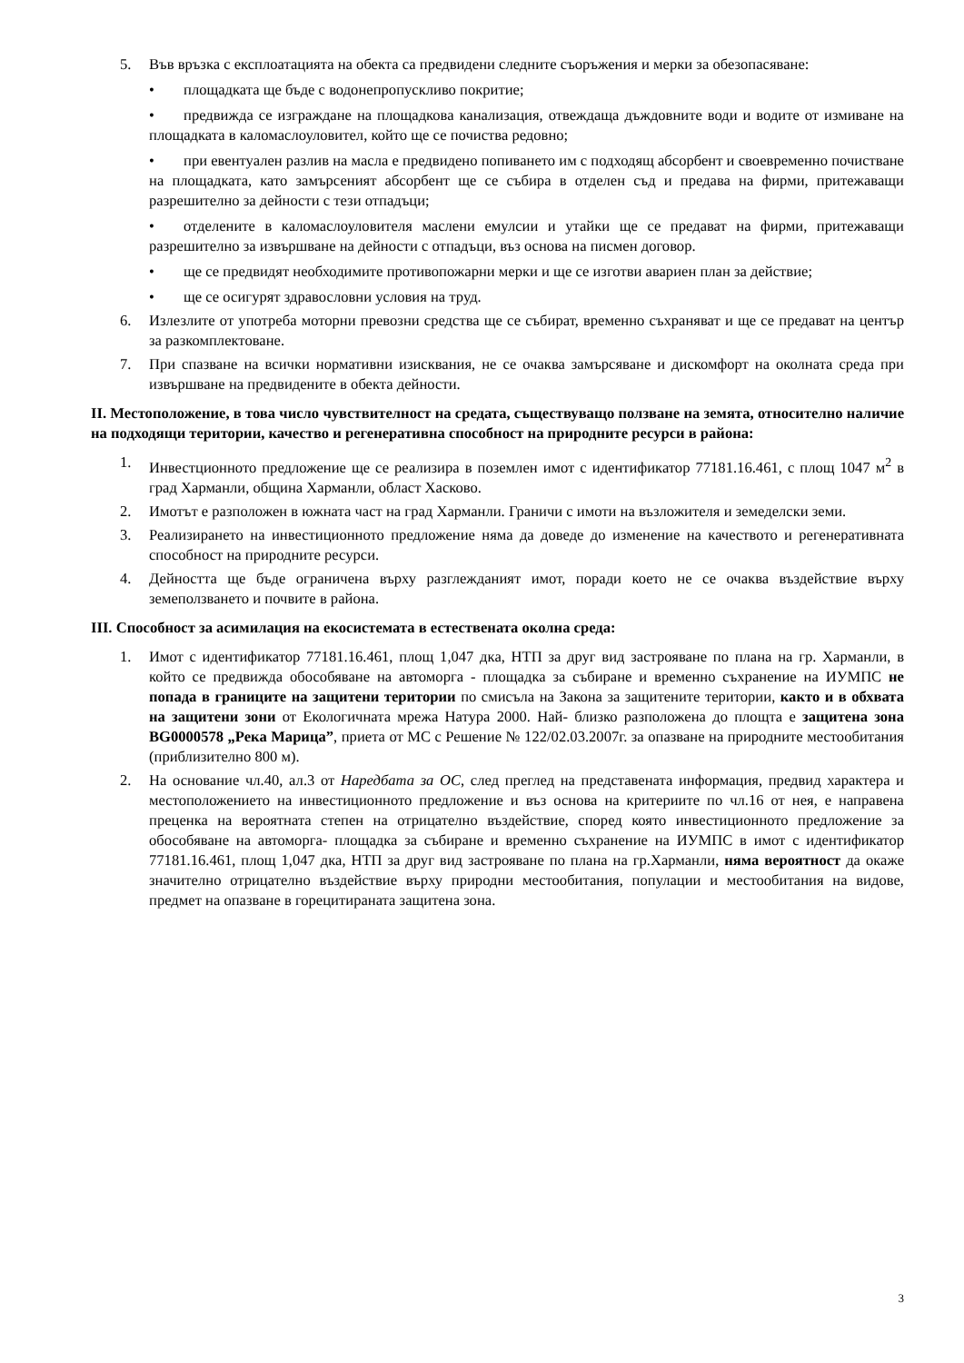5. Във връзка с експлоатацията на обекта са предвидени следните съоръжения и мерки за обезопасяване:
• площадката ще бъде с водонепропускливо покритие;
• предвижда се изграждане на площадкова канализация, отвеждаща дъждовните води и водите от измиване на площадката в каломаслоуловител, който ще се почиства редовно;
• при евентуален разлив на масла е предвидено попиването им с подходящ абсорбент и своевременно почистване на площадката, като замърсеният абсорбент ще се събира в отделен съд и предава на фирми, притежаващи разрешително за дейности с тези отпадъци;
• отделените в каломаслоуловителя маслени емулсии и утайки ще се предават на фирми, притежаващи разрешително за извършване на дейности с отпадъци, въз основа на писмен договор.
• ще се предвидят необходимите противопожарни мерки и ще се изготви авариен план за действие;
• ще се осигурят здравословни условия на труд.
6. Излезлите от употреба моторни превозни средства ще се събират, временно съхраняват и ще се предават на център за разкомплектоване.
7. При спазване на всички нормативни изисквания, не се очаква замърсяване и дискомфорт на околната среда при извършване на предвидените в обекта дейности.
II. Местоположение, в това число чувствителност на средата, съществуващо ползване на земята, относително наличие на подходящи територии, качество и регенеративна способност на природните ресурси в района:
1. Инвестционното предложение ще се реализира в поземлен имот с идентификатор 77181.16.461, с площ 1047 м<sup>2</sup> в град Харманли, община Харманли, област Хасково.
2. Имотът е разположен в южната част на град Харманли. Граничи с имоти на възложителя и земеделски земи.
3. Реализирането на инвестиционното предложение няма да доведе до изменение на качеството и регенеративната способност на природните ресурси.
4. Дейността ще бъде ограничена върху разглежданият имот, поради което не се очаква въздействие върху земеползването и почвите в района.
III. Способност за асимилация на екосистемата в естествената околна среда:
1. Имот с идентификатор 77181.16.461, площ 1,047 дка, НТП за друг вид застрояване по плана на гр. Харманли, в който се предвижда обособяване на автоморга - площадка за събиране и временно съхранение на ИУМПС не попада в границите на защитени територии по смисъла на Закона за защитените територии, както и в обхвата на защитени зони от Екологичната мрежа Натура 2000. Най- близко разположена до площта е защитена зона BG0000578 „Река Марица”, приета от МС с Решение № 122/02.03.2007г. за опазване на природните местообитания (приблизително 800 м).
2. На основание чл.40, ал.3 от Наредбата за ОС, след преглед на представената информация, предвид характера и местоположението на инвестиционното предложение и въз основа на критериите по чл.16 от нея, е направена преценка на вероятната степен на отрицателно въздействие, според която инвестиционното предложение за обособяване на автоморга- площадка за събиране и временно съхранение на ИУМПС в имот с идентификатор 77181.16.461, площ 1,047 дка, НТП за друг вид застрояване по плана на гр.Харманли, няма вероятност да окаже значително отрицателно въздействие върху природни местообитания, популации и местообитания на видове, предмет на опазване в горецитираната защитена зона.
3